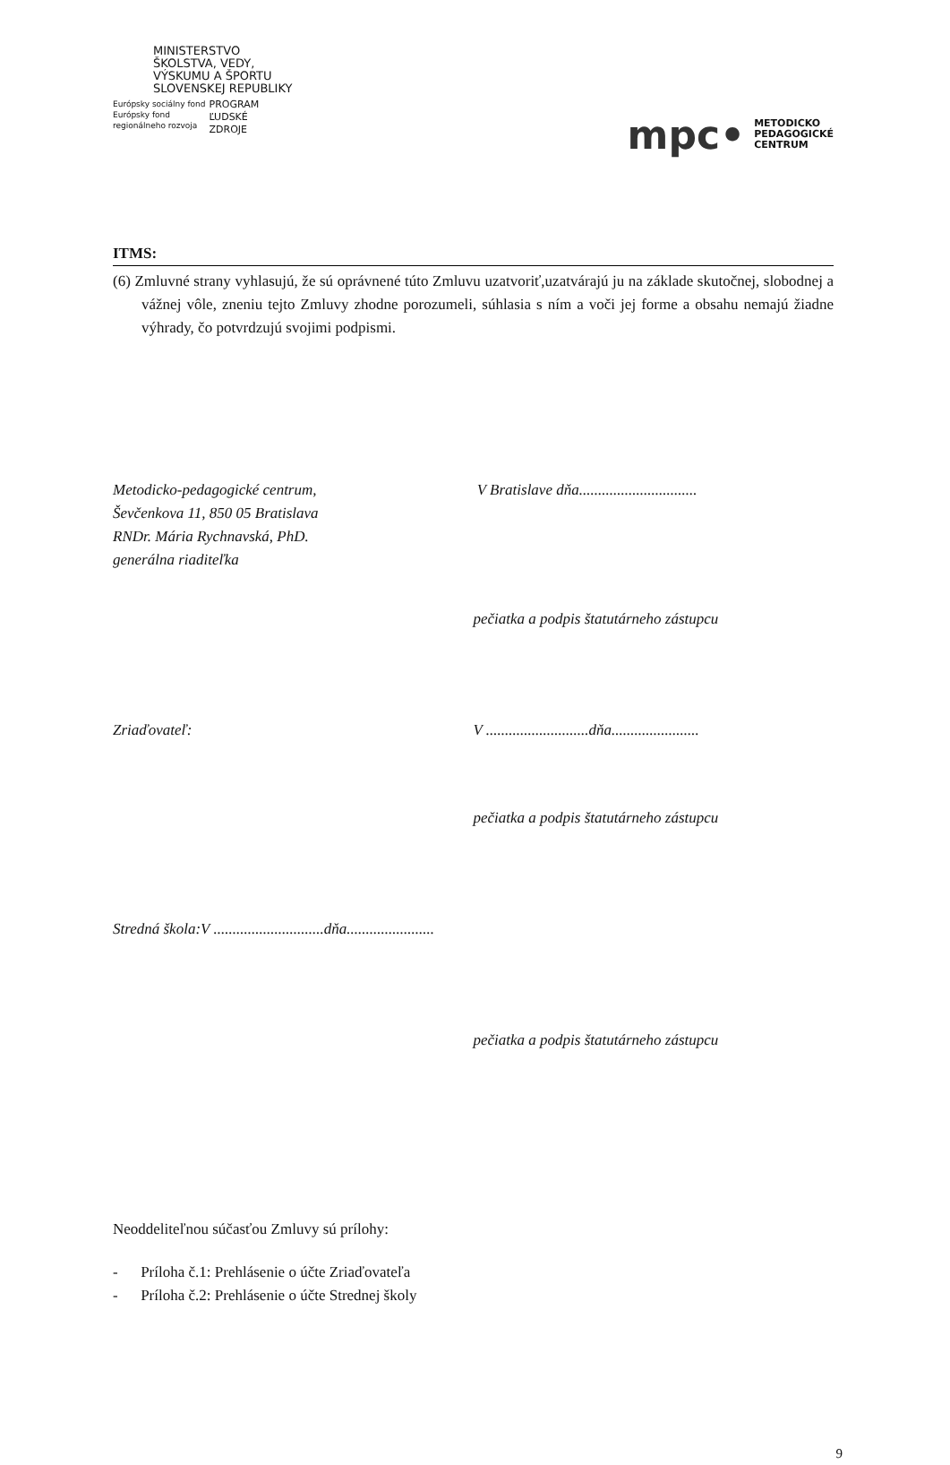MINISTERSTVO
ŠKOLSTVA, VEDY,
VÝSKUMU A ŠPORTU
SLOVENSKEJ REPUBLIKY
Európsky sociálny fond
Európsky fond
regionálneho rozvoja
PROGRAM
ĽUDSKÉ
ZDROJE
mpc• METODICKO
PEDAGOGICKÉ
CENTRUM
ITMS:
(6) Zmluvné strany vyhlasujú, že sú oprávnené túto Zmluvu uzatvoriť,uzatvárajú ju na základe skutočnej, slobodnej a vážnej vôle, zneniu tejto Zmluvy zhodne porozumeli, súhlasia s ním a voči jej forme a obsahu nemajú žiadne výhrady, čo potvrdzujú svojimi podpismi.
Metodicko-pedagogické centrum,
Ševčenkova 11, 850 05 Bratislava
RNDr. Mária Rychnavská, PhD.
generálna riaditeľka
V Bratislave dňa...............................
pečiatka a podpis štatutárneho zástupcu
Zriaďovateľ: V ...........................dňa.......................
pečiatka a podpis štatutárneho zástupcu
Stredná škola:V .............................dňa.......................
pečiatka a podpis štatutárneho zástupcu
Neoddeliteľnou súčasťou Zmluvy sú prílohy:
- Príloha č.1: Prehlásenie o účte Zriaďovateľa
- Príloha č.2: Prehlásenie o účte Strednej školy
9